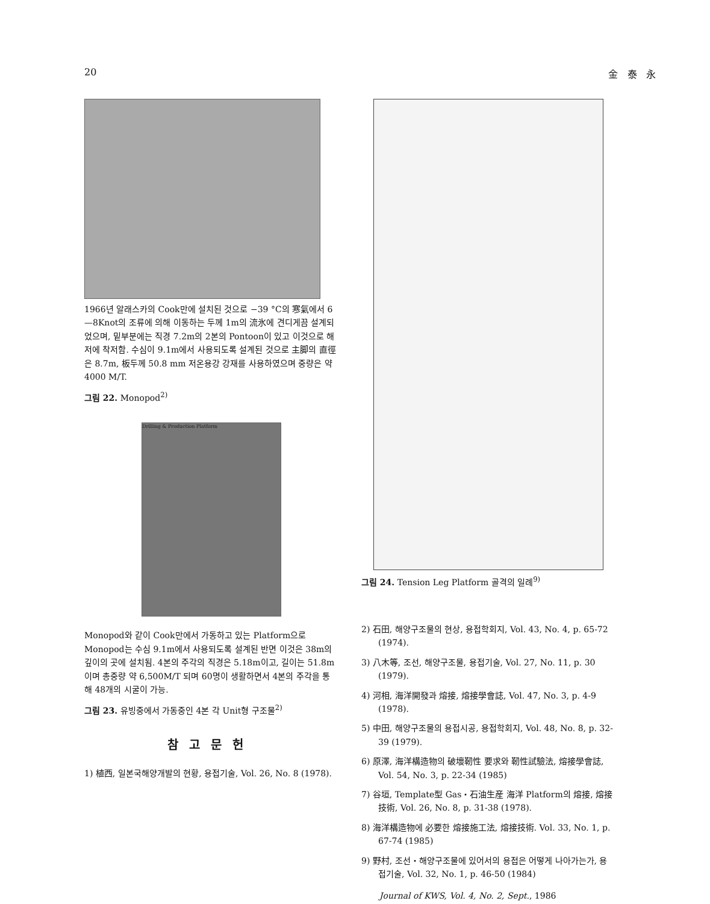20 金 泰 永
1966년 알래스카의 Cook만에 설치된 것으로 −39 °C의 寒氣에서 6—8Knot의 조류에 의해 이동하는 두께 1m의 流氷에 견디게끔 설계되었으며, 밑부분에는 직경 7.2m의 2본의 Pontoon이 있고 이것으로 해저에 착저함. 수심이 9.1m에서 사용되도록 설계된 것으로 主脚의 直徑은 8.7m, 板두께 50.8 mm 저온용강 강재를 사용하였으며 중량은 약 4000 M/T.
그림 22. Monopod<sup>2)</sup>
Drilling & Production Platform
Monopod와 같이 Cook만에서 가동하고 있는 Platform으로 Monopod는 수심 9.1m에서 사용되도록 설계된 반면 이것은 38m의 깊이의 곳에 설치됨. 4본의 주각의 직경은 5.18m이고, 길이는 51.8m이며 총중량 약 6,500M/T 되며 60명이 생활하면서 4본의 주각을 통해 48개의 시굴이 가능.
그림 23. 유빙중에서 가동중인 4본 각 Unit형 구조물<sup>2)</sup>
참고문헌
1) 植西, 일본국해양개발의 현황, 용접기술, Vol. 26, No. 8 (1978).
그림 24. Tension Leg Platform 골격의 일례<sup>9)</sup>
2) 石田, 해양구조물의 현상, 용접학회지, Vol. 43, No. 4, p. 65-72 (1974).
3) 八木等, 조선, 해양구조물, 용접기술, Vol. 27, No. 11, p. 30 (1979).
4) 河相, 海洋開發과 熔接, 熔接學會誌, Vol. 47, No. 3, p. 4-9 (1978).
5) 中田, 해양구조물의 용접시공, 용접학회지, Vol. 48, No. 8, p. 32-39 (1979).
6) 原澤, 海洋構造物의 破壞靭性 要求와 靭性試驗法, 熔接學會誌, Vol. 54, No. 3, p. 22-34 (1985)
7) 谷垣, Template型 Gas・石油生産 海洋 Platform의 熔接, 熔接技術, Vol. 26, No. 8, p. 31-38 (1978).
8) 海洋構造物에 必要한 熔接施工法, 熔接技術. Vol. 33, No. 1, p. 67-74 (1985)
9) 野村, 조선・해양구조물에 있어서의 용접은 어떻게 나아가는가, 용접기술, Vol. 32, No. 1, p. 46-50 (1984)
Journal of KWS, Vol. 4, No. 2, Sept., 1986